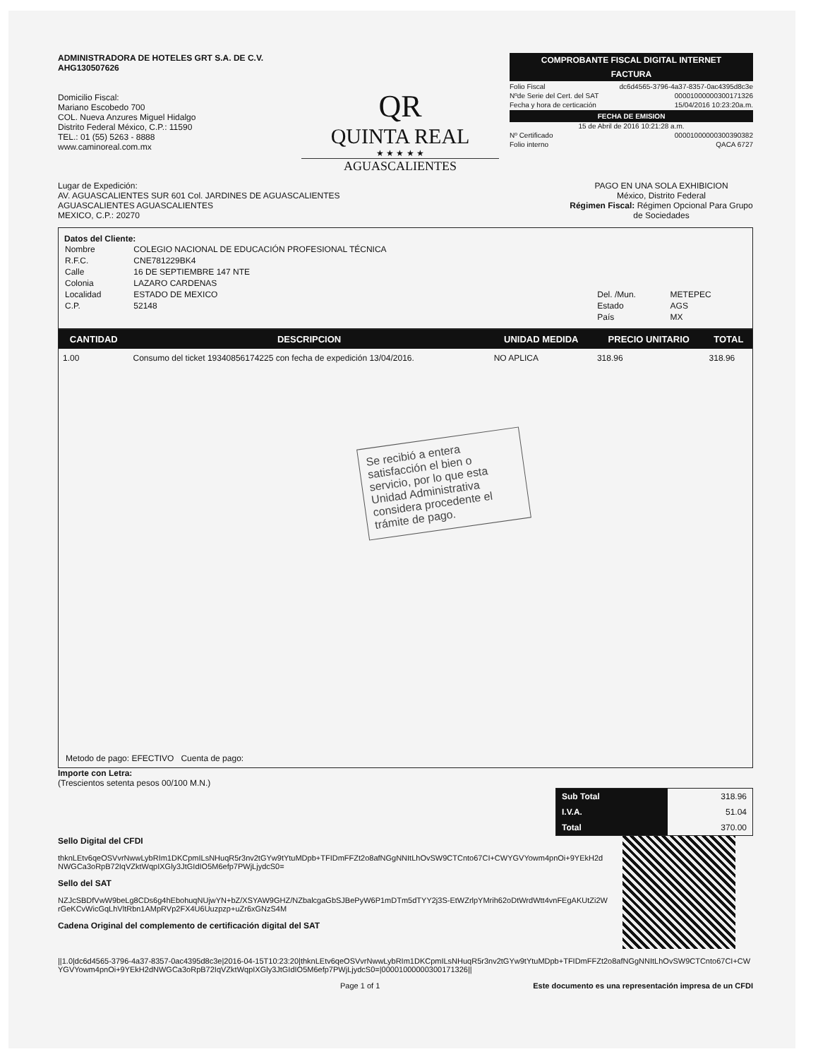ADMINISTRADORA DE HOTELES GRT S.A. DE C.V.
AHG130507626
Domicilio Fiscal:
Mariano Escobedo 700
COL. Nueva Anzures Miguel Hidalgo
Distrito Federal México, C.P.: 11590
TEL.: 01 (55) 5263 - 8888
www.caminoreal.com.mx
QR
QUINTA REAL
★ ★ ★ ★ ★
AGUASCALIENTES
COMPROBANTE FISCAL DIGITAL INTERNET
FACTURA
Folio Fiscal dc6d4565-3796-4a37-8357-0ac4395d8c3e
Nºde Serie del Cert. del SAT 00001000000300171326
Fecha y hora de certicación 15/04/2016 10:23:20a.m.
FECHA DE EMISION
15 de Abril de 2016 10:21:28 a.m.
Nº Certificado 00001000000300390382
Folio interno QACA 6727
Lugar de Expedición:
AV. AGUASCALIENTES SUR 601 Col. JARDINES DE AGUASCALIENTES
AGUASCALIENTES AGUASCALIENTES
MEXICO, C.P.: 20270
PAGO EN UNA SOLA EXHIBICION
México, Distrito Federal
Régimen Fiscal: Régimen Opcional Para Grupo de Sociedades
Datos del Cliente:
| Nombre | COLEGIO NACIONAL DE EDUCACIÓN PROFESIONAL TÉCNICA | | |
| R.F.C. | CNE781229BK4 | | |
| Calle | 16 DE SEPTIEMBRE 147 NTE | | |
| Colonia | LAZARO CARDENAS | | |
| Localidad | ESTADO DE MEXICO | Del. /Mun. | METEPEC |
| C.P. | 52148 | Estado | AGS |
| | | País | MX |
| CANTIDAD | DESCRIPCION | UNIDAD MEDIDA | PRECIO UNITARIO | TOTAL |
| --- | --- | --- | --- | --- |
| 1.00 | Consumo del ticket 19340856174225 con fecha de expedición 13/04/2016. | NO APLICA | 318.96 | 318.96 |
Se recibió a entera satisfacción el bien o servicio, por lo que esta Unidad Administrativa considera procedente el trámite de pago.
Metodo de pago: EFECTIVO Cuenta de pago:
Importe con Letra:
(Trescientos setenta pesos 00/100 M.N.)
| Sub Total | 318.96 |
| I.V.A. | 51.04 |
| Total | 370.00 |
Sello Digital del CFDI
thknLEtv6qeOSVvrNwwLybRIm1DKCpmILsNHuqR5r3nv2tGYw9tYtuMDpb+TFIDmFFZt2o8afNGgNNItLhOvSW9CTCnto67CI+CWYGVYowm4pnOi+9YEkH2dNWGCa3oRpB72IqVZktWqpIXGly3JtGIdIO5M6efp7PWjLjydcS0=
Sello del SAT
NZJcSBDfVwW9beLg8CDs6g4hEbohuqNUjwYN+bZ/XSYAW9GHZ/NZbalcgaGbSJBePyW6P1mDTm5dTYY2j3S-EtWZrlpYMrih62oDtWrdWtt4vnFEgAKUtZi2WrGeKCvWicGqLhVltRbn1AMpRVp2FX4U6Uuzpzp+uZr6xGNzS4M
Cadena Original del complemento de certificación digital del SAT
||1.0|dc6d4565-3796-4a37-8357-0ac4395d8c3e|2016-04-15T10:23:20|thknLEtv6qeOSVvrNwwLybRIm1DKCpmILsNHuqR5r3nv2tGYw9tYtuMDpb+TFIDmFFZt2o8afNGgNNItLhOvSW9CTCnto67CI+CWYGVYowm4pnOi+9YEkH2dNWGCa3oRpB72IqVZktWqpIXGly3JtGIdIO5M6efp7PWjLjydcS0=|00001000000300171326||
Page 1 of 1 Este documento es una representación impresa de un CFDI